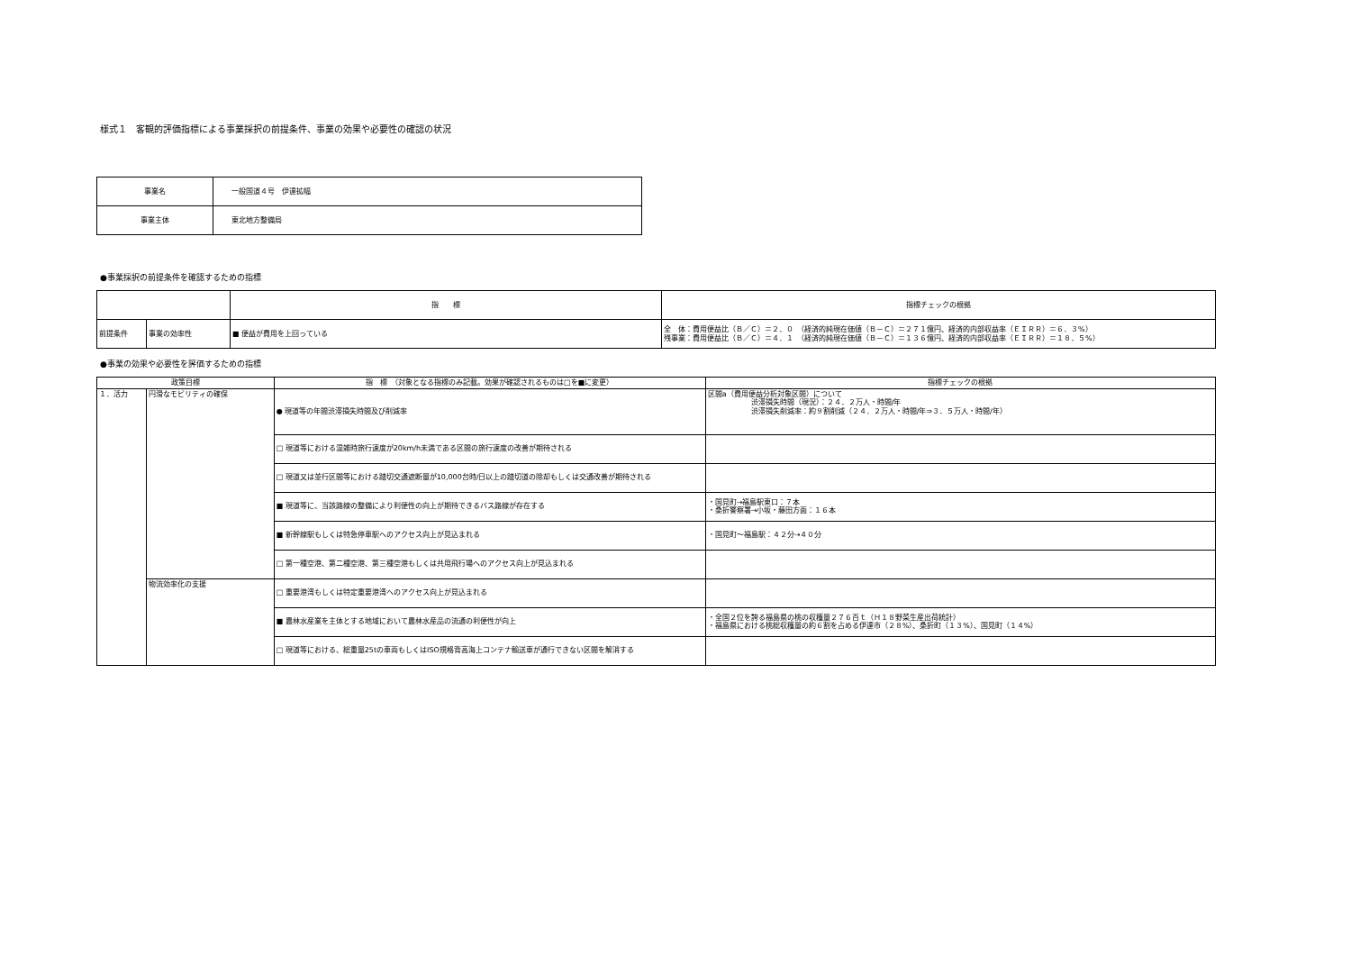様式１　客観的評価指標による事業採択の前提条件、事業の効果や必要性の確認の状況
| 事業名 | 一般国道４号 伊達拡幅 |
| 事業主体 | 東北地方整備局 |
●事業採択の前提条件を確認するための指標
| | | 指 標 | 指標チェックの根拠 |
| 前提条件 | 事業の効率性 | ■ 便益が費用を上回っている | 全 体：費用便益比（Ｂ／Ｃ）＝２．０ （経済的純現在価値（Ｂ－Ｃ）＝２７１億円、経済的内部収益率（ＥＩＲＲ）＝６．３%） 残事業：費用便益比（Ｂ／Ｃ）＝４．１ （経済的純現在価値（Ｂ－Ｃ）＝１３６億円、経済的内部収益率（ＥＩＲＲ）＝１８．５%） |
●事業の効果や必要性を評価するための指標
| 政策目標 | | 指 標 （対象となる指標のみ記載。効果が確認されるものは□を■に変更） | 指標チェックの根拠 |
| --- | --- | --- | --- |
| １．活力 | 円滑なモビリティの確保 | ● 現道等の年間渋滞損失時間及び削減率 | 区間a（費用便益分析対象区間）について 渋滞損失時間（現況）：２４．２万人・時間/年 渋滞損失削減率：約９割削減（２４．２万人・時間/年⇒３．５万人・時間/年） |
| | | □ 現道等における混雑時旅行速度が20km/h未満である区間の旅行速度の改善が期待される | |
| | | □ 現道又は並行区間等における踏切交通遮断量が10,000台時/日以上の踏切道の除却もしくは交通改善が期待される | |
| | | ■ 現道等に、当該路線の整備により利便性の向上が期待できるバス路線が存在する | ・国見町→福島駅東口：７本 ・桑折警察署→小坂・藤田方面：１６本 |
| | | ■ 新幹線駅もしくは特急停車駅へのアクセス向上が見込まれる | ・国見町～福島駅：４２分→４０分 |
| | | □ 第一種空港、第二種空港、第三種空港もしくは共用飛行場へのアクセス向上が見込まれる | |
| | 物流効率化の支援 | □ 重要港湾もしくは特定重要港湾へのアクセス向上が見込まれる | |
| | | ■ 農林水産業を主体とする地域において農林水産品の流通の利便性が向上 | ・全国２位を誇る福島県の桃の収穫量２７６百ｔ（Ｈ１８野菜生産出荷統計） ・福島県における桃総収穫量の約６割を占める伊達市（２８%）、桑折町（１３%）、国見町（１４%） |
| | | □ 現道等における、総重量25tの車両もしくはISO規格背高海上コンテナ輸送車が通行できない区間を解消する | |